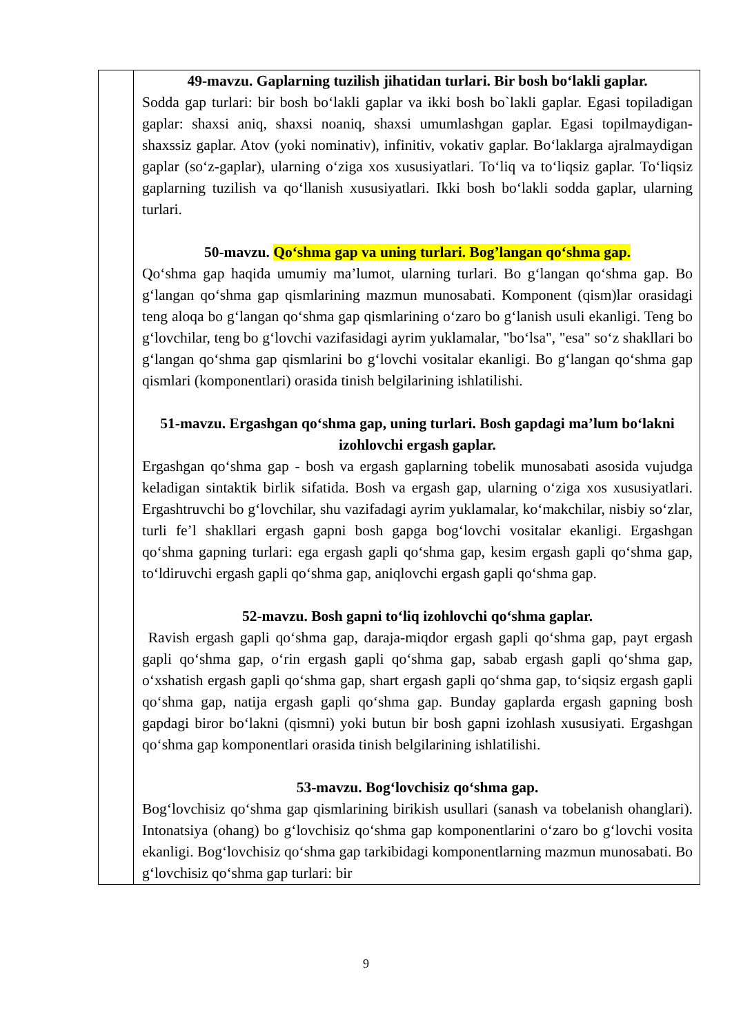| | 49-mavzu. Gaplarning tuzilish jihatidan turlari. Bir bosh bo‘lakli gaplar. Sodda gap turlari: bir bosh bo‘lakli gaplar va ikki bosh bo`lakli gaplar. Egasi topiladigan gaplar: shaxsi aniq, shaxsi noaniq, shaxsi umumlashgan gaplar. Egasi topilmaydigan- shaxssiz gaplar. Atov (yoki nominativ), infinitiv, vokativ gaplar. Bo‘laklarga ajralmaydigan gaplar (so‘z-gaplar), ularning o‘ziga xos xususiyatlari. To‘liq va to‘liqsiz gaplar. To‘liqsiz gaplarning tuzilish va qo‘llanish xususiyatlari. Ikki bosh bo‘lakli sodda gaplar, ularning turlari. 50-mavzu. Qo‘shma gap va uning turlari. Bog’langan qo‘shma gap. Qo‘shma gap haqida umumiy ma’lumot, ularning turlari. Bo g‘langan qo‘shma gap. Bo g‘langan qo‘shma gap qismlarining mazmun munosabati. Komponent (qism)lar orasidagi teng aloqa bo g‘langan qo‘shma gap qismlarining o‘zaro bo g‘lanish usuli ekanligi. Teng bo g‘lovchilar, teng bo g‘lovchi vazifasidagi ayrim yuklamalar, "bo‘lsa", "esa" so‘z shakllari bo g‘langan qo‘shma gap qismlarini bo g‘lovchi vositalar ekanligi. Bo g‘langan qo‘shma gap qismlari (komponentlari) orasida tinish belgilarining ishlatilishi. 51-mavzu. Ergashgan qo‘shma gap, uning turlari. Bosh gapdagi ma’lum bo‘lakni izohlovchi ergash gaplar. Ergashgan qo‘shma gap - bosh va ergash gaplarning tobelik munosabati asosida vujudga keladigan sintaktik birlik sifatida. Bosh va ergash gap, ularning o‘ziga xos xususiyatlari. Ergashtruvchi bo g‘lovchilar, shu vazifadagi ayrim yuklamalar, ko‘makchilar, nisbiy so‘zlar, turli fe’l shakllari ergash gapni bosh gapga bog‘lovchi vositalar ekanligi. Ergashgan qo‘shma gapning turlari: ega ergash gapli qo‘shma gap, kesim ergash gapli qo‘shma gap, to‘ldiruvchi ergash gapli qo‘shma gap, aniqlovchi ergash gapli qo‘shma gap. 52-mavzu. Bosh gapni to‘liq izohlovchi qo‘shma gaplar. Ravish ergash gapli qo‘shma gap, daraja-miqdor ergash gapli qo‘shma gap, payt ergash gapli qo‘shma gap, o‘rin ergash gapli qo‘shma gap, sabab ergash gapli qo‘shma gap, o‘xshatish ergash gapli qo‘shma gap, shart ergash gapli qo‘shma gap, to‘siqsiz ergash gapli qo‘shma gap, natija ergash gapli qo‘shma gap. Bunday gaplarda ergash gapning bosh gapdagi biror bo‘lakni (qismni) yoki butun bir bosh gapni izohlash xususiyati. Ergashgan qo‘shma gap komponentlari orasida tinish belgilarining ishlatilishi. 53-mavzu. Bog‘lovchisiz qo‘shma gap. Bog‘lovchisiz qo‘shma gap qismlarining birikish usullari (sanash va tobelanish ohanglari). Intonatsiya (ohang) bo g‘lovchisiz qo‘shma gap komponentlarini o‘zaro bo g‘lovchi vosita ekanligi. Bog‘lovchisiz qo‘shma gap tarkibidagi komponentlarning mazmun munosabati. Bo g‘lovchisiz qo‘shma gap turlari: bir |
9